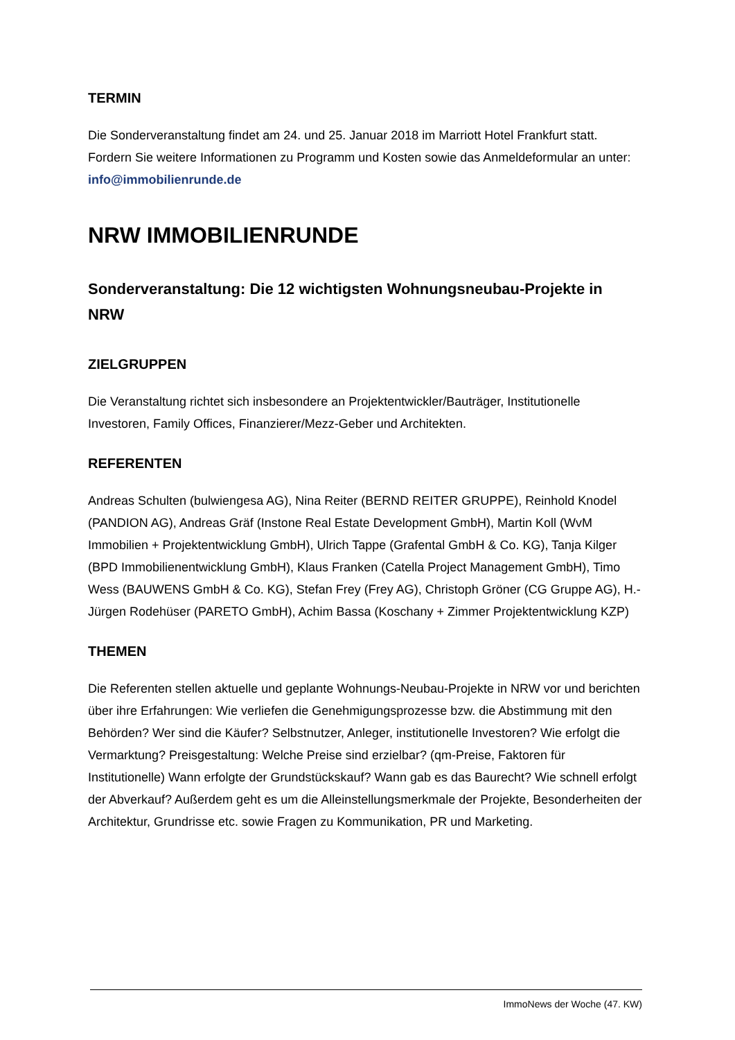TERMIN
Die Sonderveranstaltung findet am 24. und 25. Januar 2018 im Marriott Hotel Frankfurt statt. Fordern Sie weitere Informationen zu Programm und Kosten sowie das Anmeldeformular an unter: info@immobilienrunde.de
NRW IMMOBILIENRUNDE
Sonderveranstaltung: Die 12 wichtigsten Wohnungsneubau-Projekte in NRW
ZIELGRUPPEN
Die Veranstaltung richtet sich insbesondere an Projektentwickler/Bauträger, Institutionelle Investoren, Family Offices, Finanzierer/Mezz-Geber und Architekten.
REFERENTEN
Andreas Schulten (bulwiengesa AG), Nina Reiter (BERND REITER GRUPPE), Reinhold Knodel (PANDION AG), Andreas Gräf (Instone Real Estate Development GmbH), Martin Koll (WvM Immobilien + Projektentwicklung GmbH), Ulrich Tappe (Grafental GmbH & Co. KG), Tanja Kilger (BPD Immobilienentwicklung GmbH), Klaus Franken (Catella Project Management GmbH), Timo Wess (BAUWENS GmbH & Co. KG), Stefan Frey (Frey AG), Christoph Gröner (CG Gruppe AG), H.-Jürgen Rodehüser (PARETO GmbH), Achim Bassa (Koschany + Zimmer Projektentwicklung KZP)
THEMEN
Die Referenten stellen aktuelle und geplante Wohnungs-Neubau-Projekte in NRW vor und berichten über ihre Erfahrungen: Wie verliefen die Genehmigungsprozesse bzw. die Abstimmung mit den Behörden? Wer sind die Käufer? Selbstnutzer, Anleger, institutionelle Investoren? Wie erfolgt die Vermarktung? Preisgestaltung: Welche Preise sind erzielbar? (qm-Preise, Faktoren für Institutionelle) Wann erfolgte der Grundstückskauf? Wann gab es das Baurecht? Wie schnell erfolgt der Abverkauf? Außerdem geht es um die Alleinstellungsmerkmale der Projekte, Besonderheiten der Architektur, Grundrisse etc. sowie Fragen zu Kommunikation, PR und Marketing.
ImmoNews der Woche (47. KW)